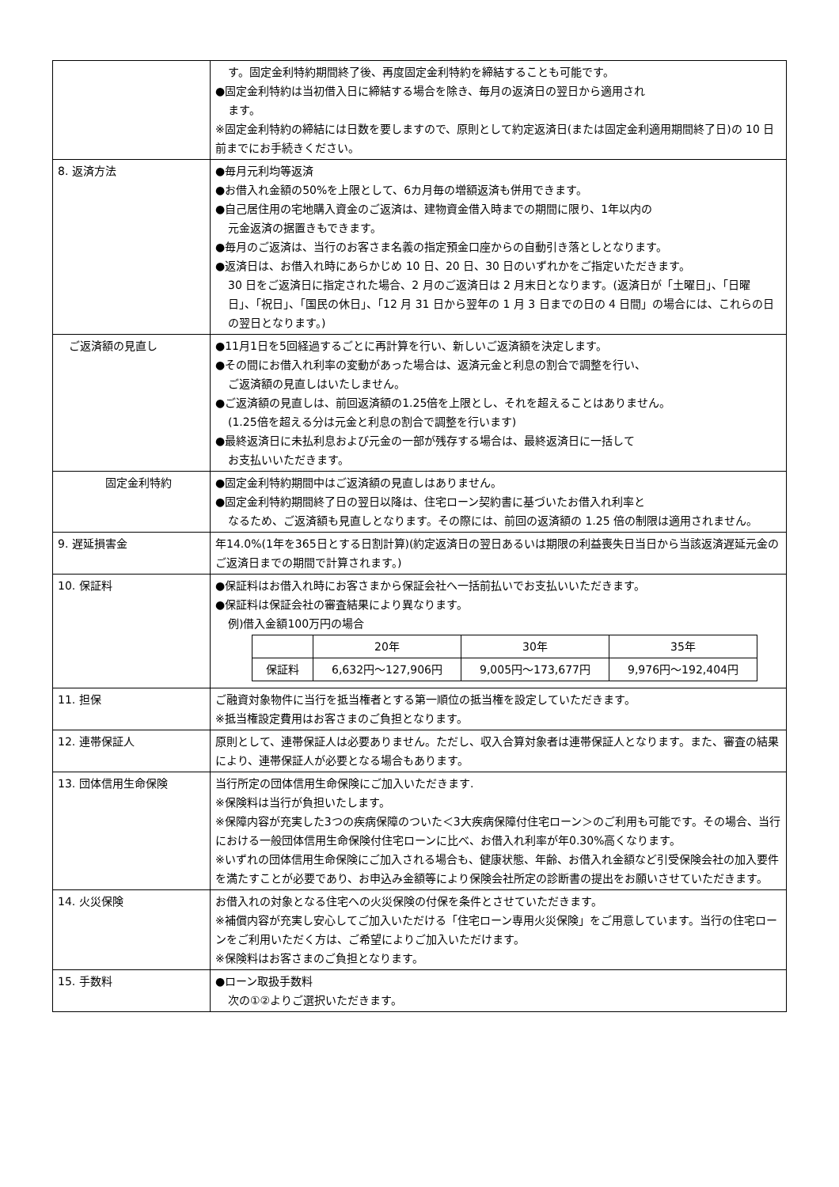| | す。固定金利特約期間終了後、再度固定金利特約を締結することも可能です。 ●固定金利特約は当初借入日に締結する場合を除き、毎月の返済日の翌日から適用され ます。 ※固定金利特約の締結には日数を要しますので、原則として約定返済日(または固定金利適用期間終了日)の 10 日前までにお手続きください。 |
| 8. 返済方法 | ●毎月元利均等返済 ●お借入れ金額の50%を上限として、6カ月毎の増額返済も併用できます。 ●自己居住用の宅地購入資金のご返済は、建物資金借入時までの期間に限り、1年以内の 元金返済の据置きもできます。 ●毎月のご返済は、当行のお客さま名義の指定預金口座からの自動引き落としとなります。 ●返済日は、お借入れ時にあらかじめ 10 日、20 日、30 日のいずれかをご指定いただきます。 30 日をご返済日に指定された場合、2 月のご返済日は 2 月末日となります。(返済日が「土曜日」、「日曜日」、「祝日」、「国民の休日」、「12 月 31 日から翌年の 1 月 3 日までの日の 4 日間」の場合には、これらの日の翌日となります。) |
| ご返済額の見直し | ●11月1日を5回経過するごとに再計算を行い、新しいご返済額を決定します。 ●その間にお借入れ利率の変動があった場合は、返済元金と利息の割合で調整を行い、 ご返済額の見直しはいたしません。 ●ご返済額の見直しは、前回返済額の1.25倍を上限とし、それを超えることはありません。 (1.25倍を超える分は元金と利息の割合で調整を行います) ●最終返済日に未払利息および元金の一部が残存する場合は、最終返済日に一括して お支払いいただきます。 |
| 固定金利特約 | ●固定金利特約期間中はご返済額の見直しはありません。 ●固定金利特約期間終了日の翌日以降は、住宅ローン契約書に基づいたお借入れ利率と なるため、ご返済額も見直しとなります。その際には、前回の返済額の 1.25 倍の制限は適用されません。 |
| 9. 遅延損害金 | 年14.0%(1年を365日とする日割計算)(約定返済日の翌日あるいは期限の利益喪失日当日から当該返済遅延元金のご返済日までの期間で計算されます。) |
| 10. 保証料 | ●保証料はお借入れ時にお客さまから保証会社へ一括前払いでお支払いいただきます。 ●保証料は保証会社の審査結果により異なります。 例)借入金額100万円の場合 / / 20年 / 30年 / 35年 / / --- / --- / --- / --- / / 保証料 / 6,632円～127,906円 / 9,005円～173,677円 / 9,976円～192,404円 / |
| 11. 担保 | ご融資対象物件に当行を抵当権者とする第一順位の抵当権を設定していただきます。 ※抵当権設定費用はお客さまのご負担となります。 |
| 12. 連帯保証人 | 原則として、連帯保証人は必要ありません。ただし、収入合算対象者は連帯保証人となります。また、審査の結果により、連帯保証人が必要となる場合もあります。 |
| 13. 団体信用生命保険 | 当行所定の団体信用生命保険にご加入いただきます. ※保険料は当行が負担いたします。 ※保障内容が充実した3つの疾病保障のついた＜3大疾病保障付住宅ローン＞のご利用も可能です。その場合、当行における一般団体信用生命保険付住宅ローンに比べ、お借入れ利率が年0.30%高くなります。 ※いずれの団体信用生命保険にご加入される場合も、健康状態、年齢、お借入れ金額など引受保険会社の加入要件を満たすことが必要であり、お申込み金額等により保険会社所定の診断書の提出をお願いさせていただきます。 |
| 14. 火災保険 | お借入れの対象となる住宅への火災保険の付保を条件とさせていただきます。 ※補償内容が充実し安心してご加入いただける「住宅ローン専用火災保険」をご用意しています。当行の住宅ローンをご利用いただく方は、ご希望によりご加入いただけます。 ※保険料はお客さまのご負担となります。 |
| 15. 手数料 | ●ローン取扱手数料 次の①②よりご選択いただきます。 |